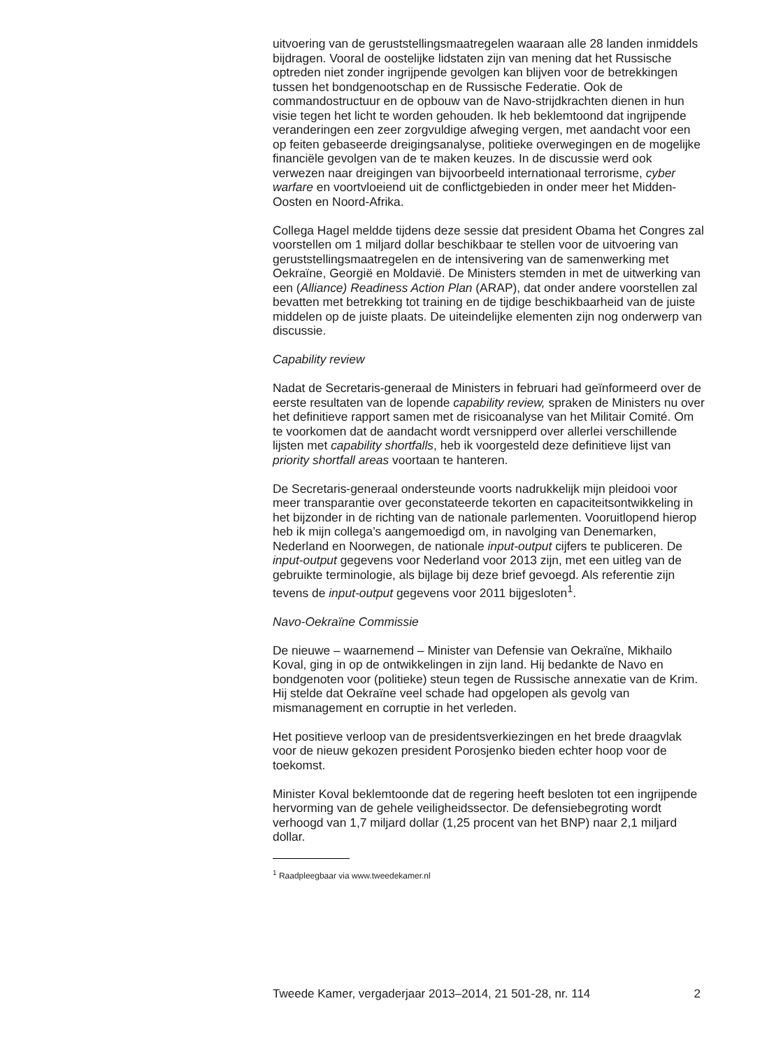uitvoering van de geruststellingsmaatregelen waaraan alle 28 landen inmiddels bijdragen. Vooral de oostelijke lidstaten zijn van mening dat het Russische optreden niet zonder ingrijpende gevolgen kan blijven voor de betrekkingen tussen het bondgenootschap en de Russische Federatie. Ook de commandostructuur en de opbouw van de Navo-strijdkrachten dienen in hun visie tegen het licht te worden gehouden. Ik heb beklemtoond dat ingrijpende veranderingen een zeer zorgvuldige afweging vergen, met aandacht voor een op feiten gebaseerde dreigingsanalyse, politieke overwegingen en de mogelijke financiële gevolgen van de te maken keuzes. In de discussie werd ook verwezen naar dreigingen van bijvoorbeeld internationaal terrorisme, cyber warfare en voortvloeiend uit de conflictgebieden in onder meer het Midden-Oosten en Noord-Afrika.
Collega Hagel meldde tijdens deze sessie dat president Obama het Congres zal voorstellen om 1 miljard dollar beschikbaar te stellen voor de uitvoering van geruststellingsmaatregelen en de intensivering van de samenwerking met Oekraïne, Georgië en Moldavië. De Ministers stemden in met de uitwerking van een (Alliance) Readiness Action Plan (ARAP), dat onder andere voorstellen zal bevatten met betrekking tot training en de tijdige beschikbaarheid van de juiste middelen op de juiste plaats. De uiteindelijke elementen zijn nog onderwerp van discussie.
Capability review
Nadat de Secretaris-generaal de Ministers in februari had geïnformeerd over de eerste resultaten van de lopende capability review, spraken de Ministers nu over het definitieve rapport samen met de risicoanalyse van het Militair Comité. Om te voorkomen dat de aandacht wordt versnipperd over allerlei verschillende lijsten met capability shortfalls, heb ik voorgesteld deze definitieve lijst van priority shortfall areas voortaan te hanteren.
De Secretaris-generaal ondersteunde voorts nadrukkelijk mijn pleidooi voor meer transparantie over geconstateerde tekorten en capaciteitsontwikkeling in het bijzonder in de richting van de nationale parlementen. Vooruitlopend hierop heb ik mijn collega’s aangemoedigd om, in navolging van Denemarken, Nederland en Noorwegen, de nationale input-output cijfers te publiceren. De input-output gegevens voor Nederland voor 2013 zijn, met een uitleg van de gebruikte terminologie, als bijlage bij deze brief gevoegd. Als referentie zijn tevens de input-output gegevens voor 2011 bijgesloten<sup>1</sup>.
Navo-Oekraïne Commissie
De nieuwe – waarnemend – Minister van Defensie van Oekraïne, Mikhailo Koval, ging in op de ontwikkelingen in zijn land. Hij bedankte de Navo en bondgenoten voor (politieke) steun tegen de Russische annexatie van de Krim. Hij stelde dat Oekraïne veel schade had opgelopen als gevolg van mismanagement en corruptie in het verleden.
Het positieve verloop van de presidentsverkiezingen en het brede draagvlak voor de nieuw gekozen president Porosjenko bieden echter hoop voor de toekomst.
Minister Koval beklemtoonde dat de regering heeft besloten tot een ingrijpende hervorming van de gehele veiligheidssector. De defensiebegroting wordt verhoogd van 1,7 miljard dollar (1,25 procent van het BNP) naar 2,1 miljard dollar.
<sup>1</sup> Raadpleegbaar via www.tweedekamer.nl
Tweede Kamer, vergaderjaar 2013–2014, 21 501-28, nr. 114 2